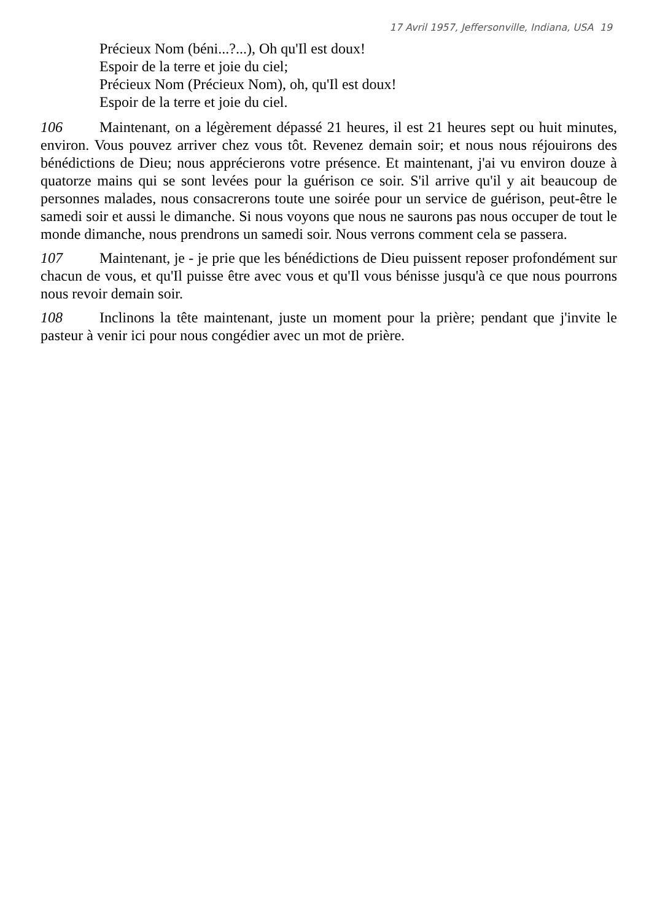17 Avril 1957, Jeffersonville, Indiana, USA 19
Précieux Nom (béni...?...), Oh qu'Il est doux!
Espoir de la terre et joie du ciel;
Précieux Nom (Précieux Nom), oh, qu'Il est doux!
Espoir de la terre et joie du ciel.
106 Maintenant, on a légèrement dépassé 21 heures, il est 21 heures sept ou huit minutes, environ. Vous pouvez arriver chez vous tôt. Revenez demain soir; et nous nous réjouirons des bénédictions de Dieu; nous apprécierons votre présence. Et maintenant, j'ai vu environ douze à quatorze mains qui se sont levées pour la guérison ce soir. S'il arrive qu'il y ait beaucoup de personnes malades, nous consacrerons toute une soirée pour un service de guérison, peut-être le samedi soir et aussi le dimanche. Si nous voyons que nous ne saurons pas nous occuper de tout le monde dimanche, nous prendrons un samedi soir. Nous verrons comment cela se passera.
107 Maintenant, je - je prie que les bénédictions de Dieu puissent reposer profondément sur chacun de vous, et qu'Il puisse être avec vous et qu'Il vous bénisse jusqu'à ce que nous pourrons nous revoir demain soir.
108 Inclinons la tête maintenant, juste un moment pour la prière; pendant que j'invite le pasteur à venir ici pour nous congédier avec un mot de prière.